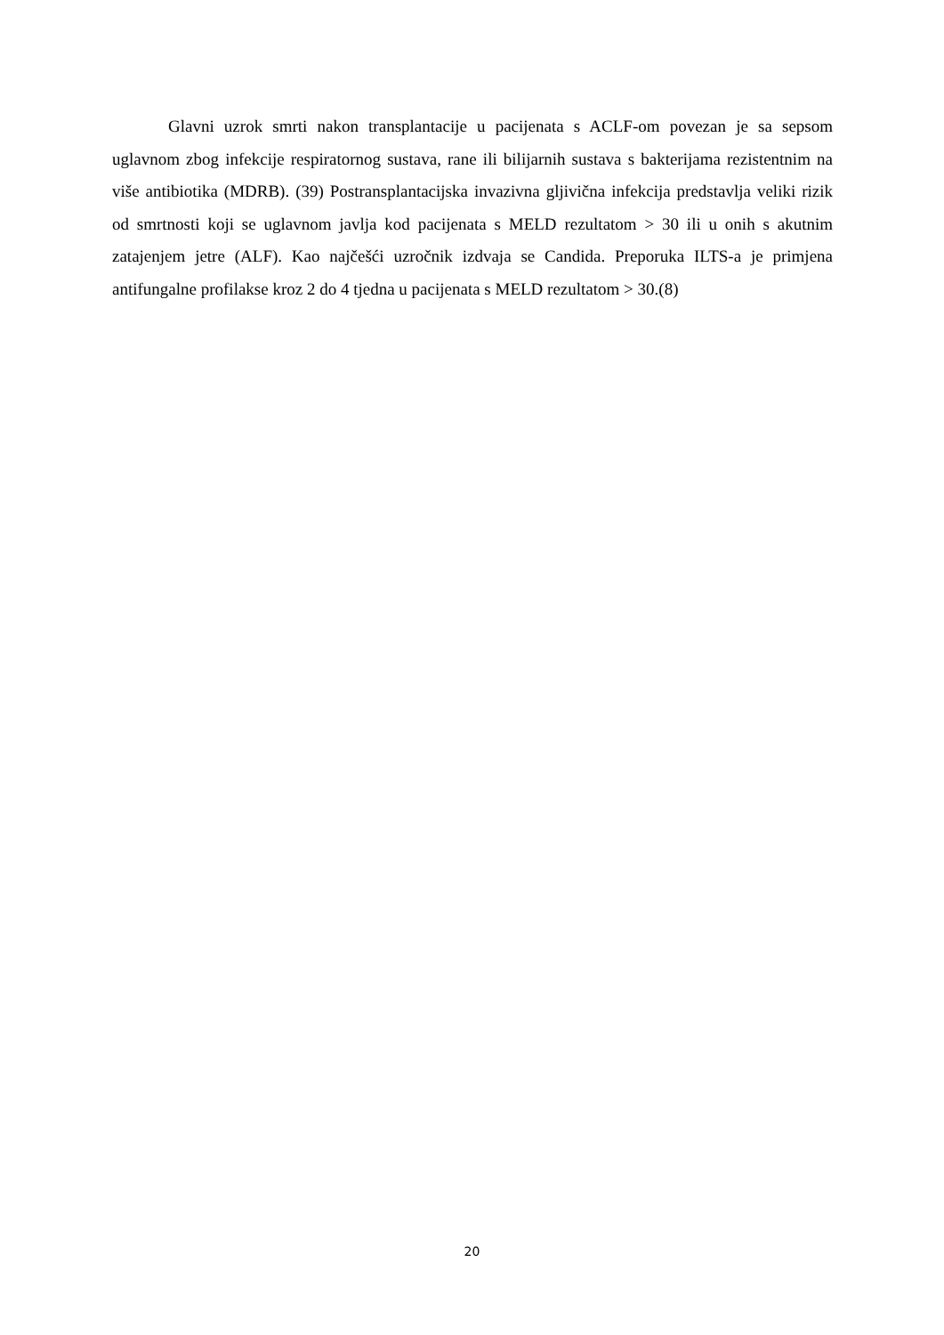Glavni uzrok smrti nakon transplantacije u pacijenata s ACLF-om povezan je sa sepsom uglavnom zbog infekcije respiratornog sustava, rane ili bilijarnih sustava s bakterijama rezistentnim na više antibiotika (MDRB). (39) Postransplantacijska invazivna gljivična infekcija predstavlja veliki rizik od smrtnosti koji se uglavnom javlja kod pacijenata s MELD rezultatom > 30 ili u onih s akutnim zatajenjem jetre (ALF). Kao najčešći uzročnik izdvaja se Candida. Preporuka ILTS-a je primjena antifungalne profilakse kroz 2 do 4 tjedna u pacijenata s MELD rezultatom > 30.(8)
20